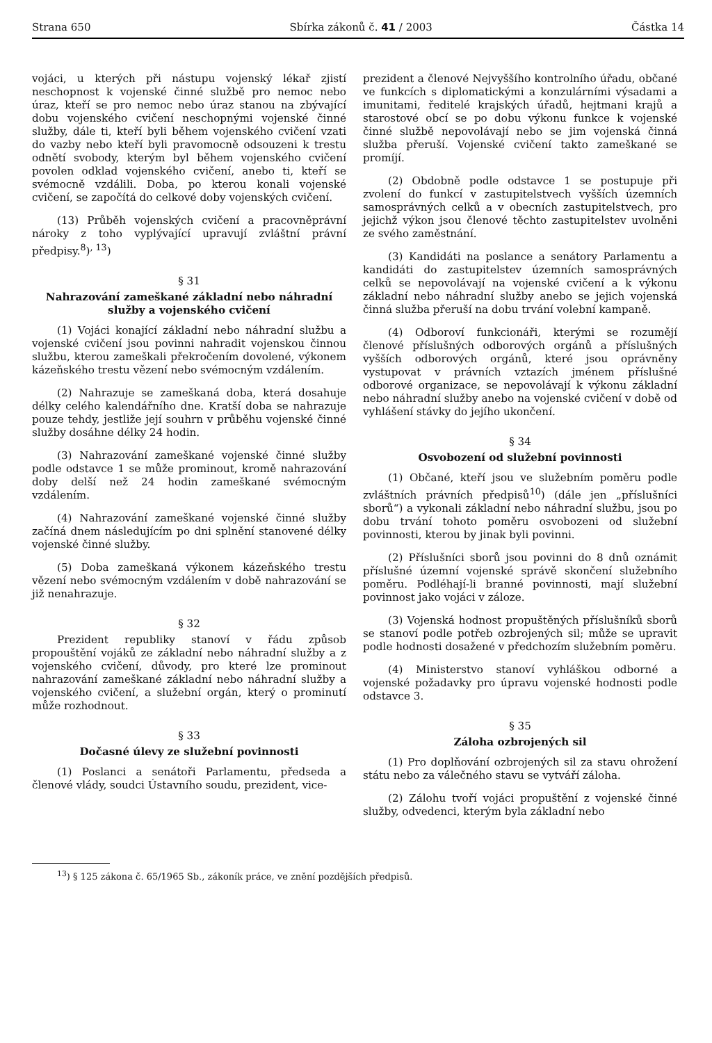Strana 650 Sbírka zákonů č. 41 / 2003 Částka 14
vojáci, u kterých při nástupu vojenský lékař zjistí neschopnost k vojenské činné službě pro nemoc nebo úraz, kteří se pro nemoc nebo úraz stanou na zbývající dobu vojenského cvičení neschopnými vojenské činné služby, dále ti, kteří byli během vojenského cvičení vzati do vazby nebo kteří byli pravomocně odsouzeni k trestu odnětí svobody, kterým byl během vojenského cvičení povolen odklad vojenského cvičení, anebo ti, kteří se svémocně vzdálili. Doba, po kterou konali vojenské cvičení, se započítá do celkové doby vojenských cvičení.
(13) Průběh vojenských cvičení a pracovněprávní nároky z toho vyplývající upravují zvláštní právní předpisy.<sup>8</sup>)<sup>, 13</sup>)
§ 31
Nahrazování zameškané základní nebo náhradní služby a vojenského cvičení
(1) Vojáci konající základní nebo náhradní službu a vojenské cvičení jsou povinni nahradit vojenskou činnou službu, kterou zameškali překročením dovolené, výkonem kázeňského trestu vězení nebo svémocným vzdálením.
(2) Nahrazuje se zameškaná doba, která dosahuje délky celého kalendářního dne. Kratší doba se nahrazuje pouze tehdy, jestliže její souhrn v průběhu vojenské činné služby dosáhne délky 24 hodin.
(3) Nahrazování zameškané vojenské činné služby podle odstavce 1 se může prominout, kromě nahrazování doby delší než 24 hodin zameškané svémocným vzdálením.
(4) Nahrazování zameškané vojenské činné služby začíná dnem následujícím po dni splnění stanovené délky vojenské činné služby.
(5) Doba zameškaná výkonem kázeňského trestu vězení nebo svémocným vzdálením v době nahrazování se již nenahrazuje.
§ 32
Prezident republiky stanoví v řádu způsob propouštění vojáků ze základní nebo náhradní služby a z vojenského cvičení, důvody, pro které lze prominout nahrazování zameškané základní nebo náhradní služby a vojenského cvičení, a služební orgán, který o prominutí může rozhodnout.
§ 33
Dočasné úlevy ze služební povinnosti
(1) Poslanci a senátoři Parlamentu, předseda a členové vlády, soudci Ústavního soudu, prezident, vice-
prezident a členové Nejvyššího kontrolního úřadu, občané ve funkcích s diplomatickými a konzulárními výsadami a imunitami, ředitelé krajských úřadů, hejtmani krajů a starostové obcí se po dobu výkonu funkce k vojenské činné službě nepovolávají nebo se jim vojenská činná služba přeruší. Vojenské cvičení takto zameškané se promíjí.
(2) Obdobně podle odstavce 1 se postupuje při zvolení do funkcí v zastupitelstvech vyšších územních samosprávných celků a v obecních zastupitelstvech, pro jejichž výkon jsou členové těchto zastupitelstev uvolněni ze svého zaměstnání.
(3) Kandidáti na poslance a senátory Parlamentu a kandidáti do zastupitelstev územních samosprávných celků se nepovolávají na vojenské cvičení a k výkonu základní nebo náhradní služby anebo se jejich vojenská činná služba přeruší na dobu trvání volební kampaně.
(4) Odboroví funkcionáři, kterými se rozumějí členové příslušných odborových orgánů a příslušných vyšších odborových orgánů, které jsou oprávněny vystupovat v právních vztazích jménem příslušné odborové organizace, se nepovolávají k výkonu základní nebo náhradní služby anebo na vojenské cvičení v době od vyhlášení stávky do jejího ukončení.
§ 34
Osvobození od služební povinnosti
(1) Občané, kteří jsou ve služebním poměru podle zvláštních právních předpisů<sup>10</sup>) (dále jen „příslušníci sborů“) a vykonali základní nebo náhradní službu, jsou po dobu trvání tohoto poměru osvobozeni od služební povinnosti, kterou by jinak byli povinni.
(2) Příslušníci sborů jsou povinni do 8 dnů oznámit příslušné územní vojenské správě skončení služebního poměru. Podléhají-li branné povinnosti, mají služební povinnost jako vojáci v záloze.
(3) Vojenská hodnost propuštěných příslušníků sborů se stanoví podle potřeb ozbrojených sil; může se upravit podle hodnosti dosažené v předchozím služebním poměru.
(4) Ministerstvo stanoví vyhláškou odborné a vojenské požadavky pro úpravu vojenské hodnosti podle odstavce 3.
§ 35
Záloha ozbrojených sil
(1) Pro doplňování ozbrojených sil za stavu ohrožení státu nebo za válečného stavu se vytváří záloha.
(2) Zálohu tvoří vojáci propuštění z vojenské činné služby, odvedenci, kterým byla základní nebo
<sup>13</sup>) § 125 zákona č. 65/1965 Sb., zákoník práce, ve znění pozdějších předpisů.